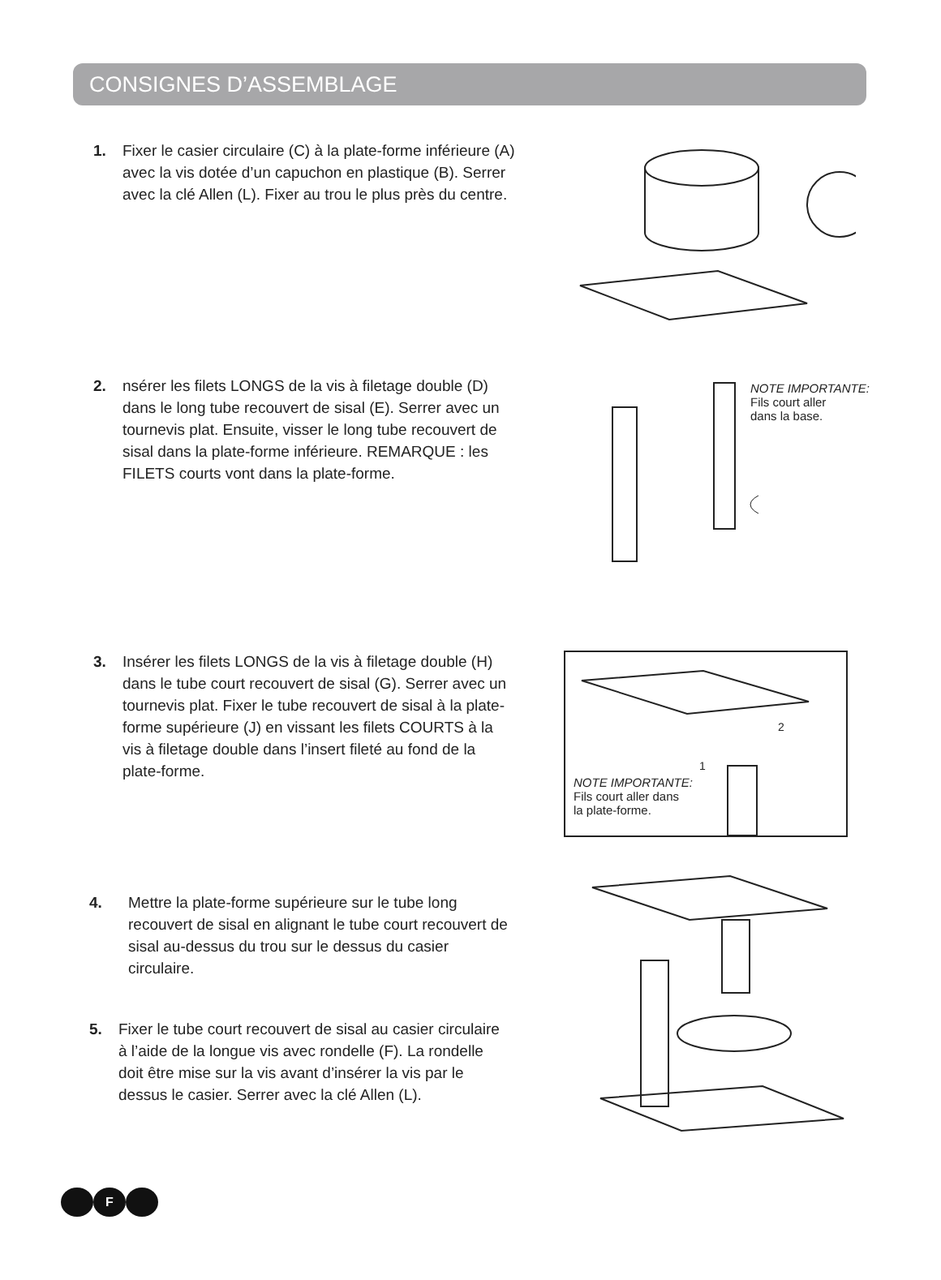CONSIGNES D’ASSEMBLAGE
1. Fixer le casier circulaire (C) à la plate-forme inférieure (A) avec la vis dotée d’un capuchon en plastique (B). Serrer avec la clé Allen (L). Fixer au trou le plus près du centre.
2. nsérer les filets LONGS de la vis à filetage double (D) dans le long tube recouvert de sisal (E). Serrer avec un tournevis plat. Ensuite, visser le long tube recouvert de sisal dans la plate-forme inférieure. REMARQUE : les FILETS courts vont dans la plate-forme.
NOTE IMPORTANTE:
Fils court aller
dans la base.
3. Insérer les filets LONGS de la vis à filetage double (H) dans le tube court recouvert de sisal (G). Serrer avec un tournevis plat. Fixer le tube recouvert de sisal à la plate-forme supérieure (J) en vissant les filets COURTS à la vis à filetage double dans l’insert fileté au fond de la plate-forme.
2
1
NOTE IMPORTANTE:
Fils court aller dans
la plate-forme.
4. Mettre la plate-forme supérieure sur le tube long recouvert de sisal en alignant le tube court recouvert de sisal au-dessus du trou sur le dessus du casier circulaire.
5. Fixer le tube court recouvert de sisal au casier circulaire à l’aide de la longue vis avec rondelle (F). La rondelle doit être mise sur la vis avant d’insérer la vis par le dessus le casier. Serrer avec la clé Allen (L).
F